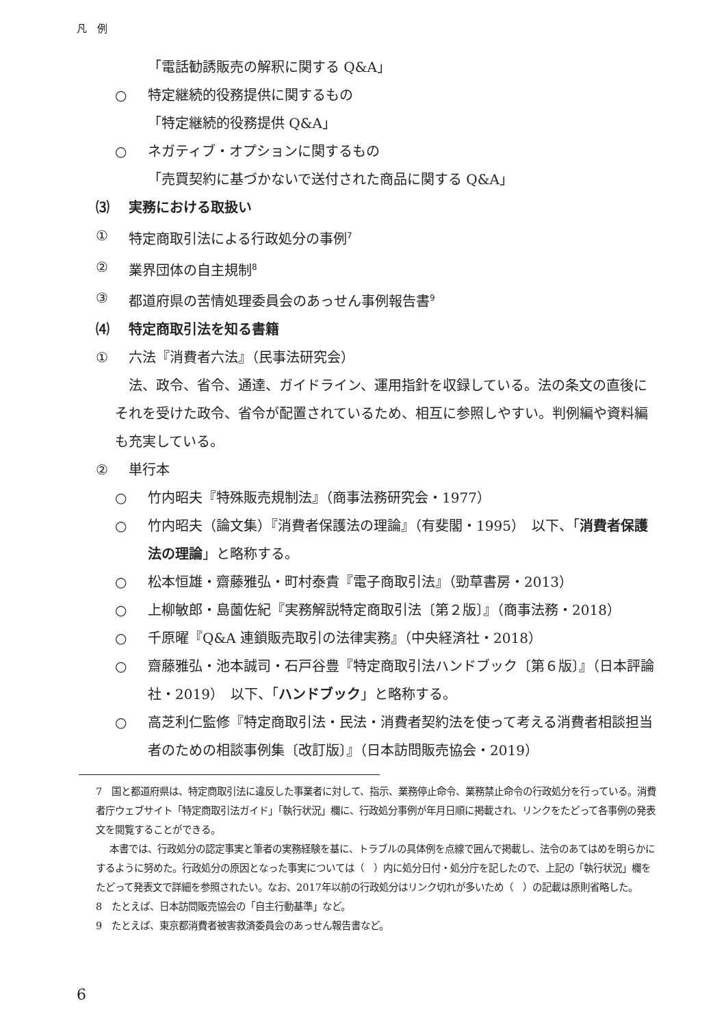凡　例
「電話勧誘販売の解釈に関する Q&A」
○ 特定継続的役務提供に関するもの
「特定継続的役務提供 Q&A」
○ ネガティブ・オプションに関するもの
「売買契約に基づかないで送付された商品に関する Q&A」
⑶ 実務における取扱い
① 特定商取引法による行政処分の事例<sup>7</sup>
② 業界団体の自主規制<sup>8</sup>
③ 都道府県の苦情処理委員会のあっせん事例報告書<sup>9</sup>
⑷ 特定商取引法を知る書籍
① 六法『消費者六法』（民事法研究会）
法、政令、省令、通達、ガイドライン、運用指針を収録している。法の条文の直後にそれを受けた政令、省令が配置されているため、相互に参照しやすい。判例編や資料編も充実している。
② 単行本
○ 竹内昭夫『特殊販売規制法』（商事法務研究会・1977）
○ 竹内昭夫（論文集）『消費者保護法の理論』（有斐閣・1995）　以下、「消費者保護法の理論」と略称する。
○ 松本恒雄・齋藤雅弘・町村泰貴『電子商取引法』（勁草書房・2013）
○ 上柳敏郎・島薗佐紀『実務解説特定商取引法〔第２版〕』（商事法務・2018）
○ 千原曜『Q&A 連鎖販売取引の法律実務』（中央経済社・2018）
○ 齋藤雅弘・池本誠司・石戸谷豊『特定商取引法ハンドブック〔第６版〕』（日本評論社・2019）　以下、「ハンドブック」と略称する。
○ 高芝利仁監修『特定商取引法・民法・消費者契約法を使って考える消費者相談担当者のための相談事例集〔改訂版〕』（日本訪問販売協会・2019）
7　国と都道府県は、特定商取引法に違反した事業者に対して、指示、業務停止命令、業務禁止命令の行政処分を行っている。消費者庁ウェブサイト「特定商取引法ガイド」「執行状況」欄に、行政処分事例が年月日順に掲載され、リンクをたどって各事例の発表文を閲覧することができる。
本書では、行政処分の認定事実と筆者の実務経験を基に、トラブルの具体例を点線で囲んで掲載し、法令のあてはめを明らかにするように努めた。行政処分の原因となった事実については（　）内に処分日付・処分庁を記したので、上記の「執行状況」欄をたどって発表文で詳細を参照されたい。なお、2017年以前の行政処分はリンク切れが多いため（　）の記載は原則省略した。
8　たとえば、日本訪問販売協会の「自主行動基準」など。
9　たとえば、東京都消費者被害救済委員会のあっせん報告書など。
6